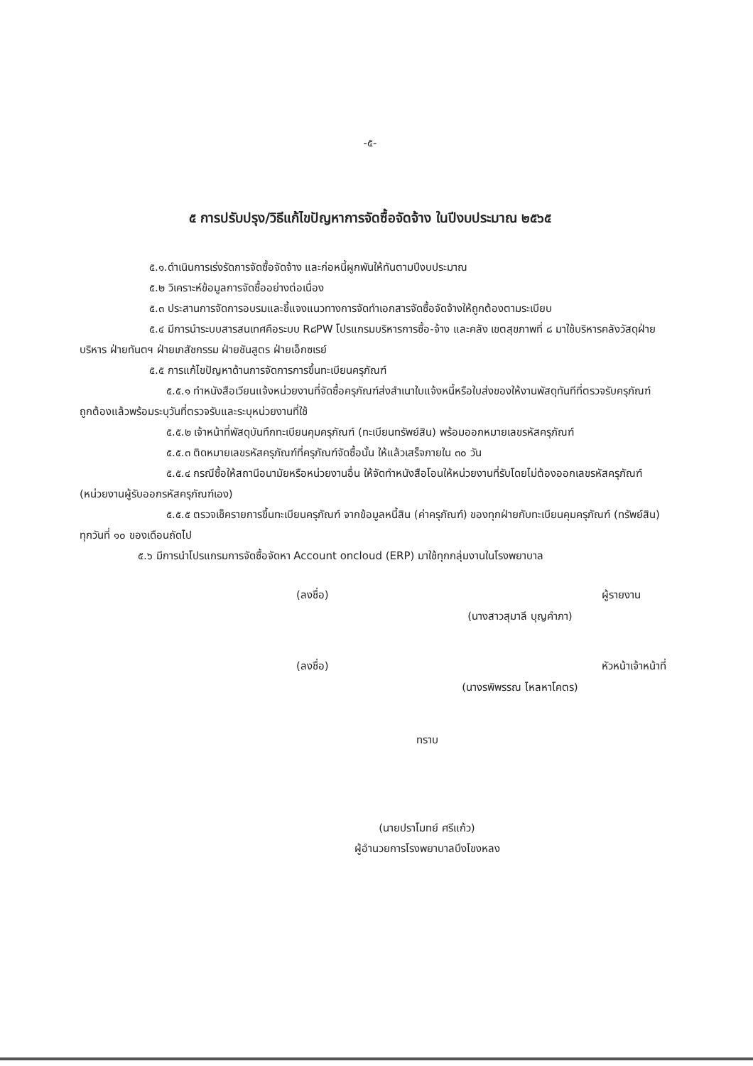-๕-
๕ การปรับปรุง/วิธีแก้ไขปัญหาการจัดซื้อจัดจ้าง ในปีงบประมาณ ๒๕๖๕
๕.๑.ดำเนินการเร่งรัดการจัดซื้อจัดจ้าง และก่อหนี้ผูกพันให้ทันตามปีงบประมาณ
๕.๒ วิเคราะห์ข้อมูลการจัดซื้ออย่างต่อเนื่อง
๕.๓ ประสานการจัดการอบรมและชี้แจงแนวทางการจัดทำเอกสารจัดซื้อจัดจ้างให้ถูกต้องตามระเบียบ
๕.๔ มีการนำระบบสารสนเทศคือระบบ R๘PW โปรแกรมบริหารการซื้อ-จ้าง และคลัง เขตสุขภาพที่ ๘ มาใช้บริหารคลังวัสดุฝ่ายบริหาร ฝ่ายทันตฯ ฝ่ายเภสัชกรรม ฝ่ายชันสูตร ฝ่ายเอ็กซเรย์
๕.๕ การแก้ไขปัญหาด้านการจัดการการขึ้นทะเบียนครุภัณฑ์
๕.๕.๑ ทำหนังสือเวียนแจ้งหน่วยงานที่จัดซื้อครุภัณฑ์ส่งสำเนาใบแจ้งหนี้หรือใบส่งของให้งานพัสดุทันทีที่ตรวจรับครุภัณฑ์ ถูกต้องแล้วพร้อมระบุวันที่ตรวจรับและระบุหน่วยงานที่ใช้
๕.๕.๒ เจ้าหน้าที่พัสดุบันทึกทะเบียนคุมครุภัณฑ์ (ทะเบียนทรัพย์สิน) พร้อมออกหมายเลขรหัสครุภัณฑ์
๕.๕.๓ ติดหมายเลขรหัสครุภัณฑ์ที่ครุภัณฑ์จัดซื้อนั้น ให้แล้วเสร็จภายใน ๓๐ วัน
๕.๕.๔ กรณีซื้อให้สถานีอนามัยหรือหน่วยงานอื่น ให้จัดทำหนังสือโอนให้หน่วยงานที่รับโดยไม่ต้องออกเลขรหัสครุภัณฑ์ (หน่วยงานผู้รับออกรหัสครุภัณฑ์เอง)
๕.๕.๕ ตรวจเช็ครายการขึ้นทะเบียนครุภัณฑ์ จากข้อมูลหนี้สิน (ค่าครุภัณฑ์) ของทุกฝ่ายกับทะเบียนคุมครุภัณฑ์ (ทรัพย์สิน) ทุกวันที่ ๑๐ ของเดือนถัดไป
๕.๖ มีการนำโปรแกรมการจัดซื้อจัดหา Account oncloud (ERP) มาใช้ทุกกลุ่มงานในโรงพยาบาล
(ลงชื่อ)
ผู้รายงาน
(นางสาวสุมาลี บุญคำภา)
(ลงชื่อ)
หัวหน้าเจ้าหน้าที่
(นางรพิพรรณ ไหลหาโคตร)
ทราบ
(นายปราโมทย์ ศรีแก้ว)
ผู้อำนวยการโรงพยาบาลบึงโขงหลง